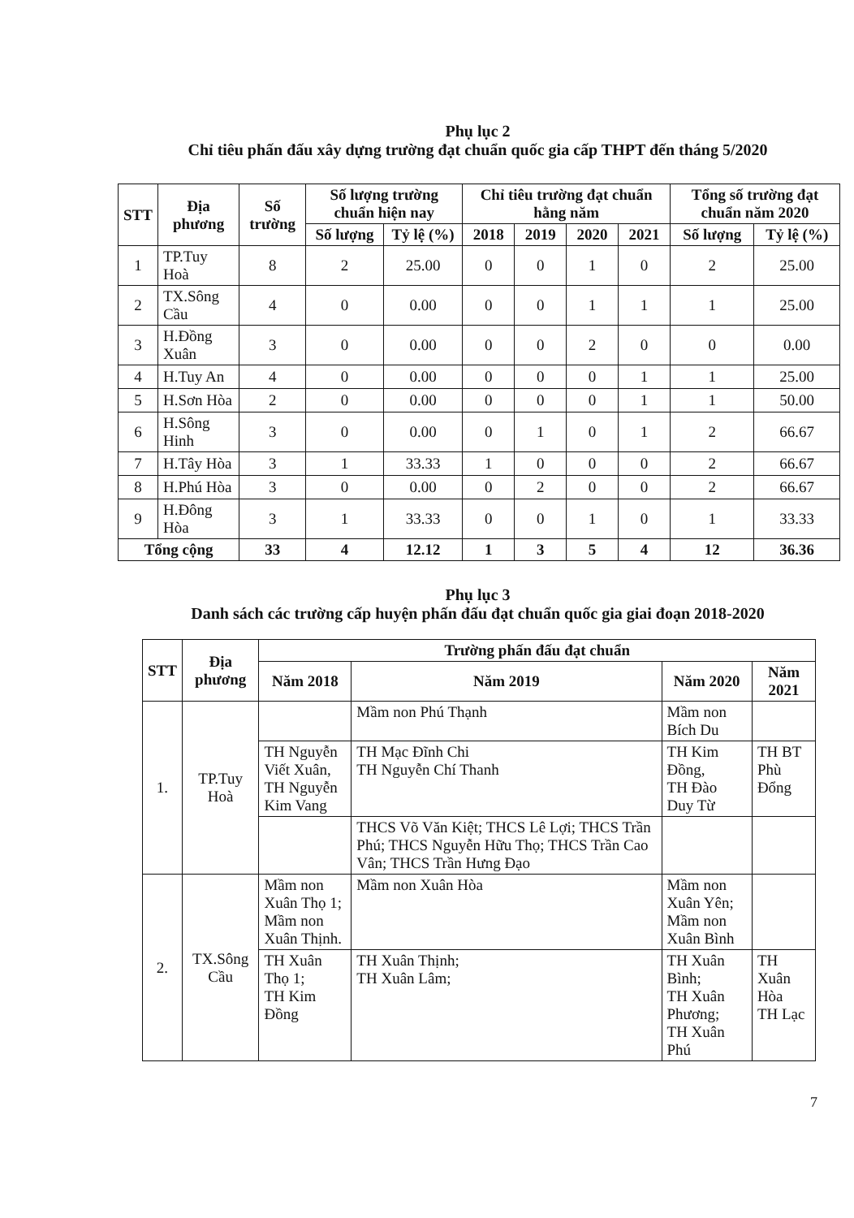Phụ lục 2
Chỉ tiêu phấn đấu xây dựng trường đạt chuẩn quốc gia cấp THPT đến tháng 5/2020
| STT | Địa phương | Số trường | Số lượng trường chuẩn hiện nay | | Chỉ tiêu trường đạt chuẩn hằng năm | | | | Tổng số trường đạt chuẩn năm 2020 | |
| --- | --- | --- | --- | --- | --- | --- | --- | --- | --- | --- |
| | | | Số lượng | Tỷ lệ (%) | 2018 | 2019 | 2020 | 2021 | Số lượng | Tỷ lệ (%) |
| 1 | TP.Tuy Hoà | 8 | 2 | 25.00 | 0 | 0 | 1 | 0 | 2 | 25.00 |
| 2 | TX.Sông Cầu | 4 | 0 | 0.00 | 0 | 0 | 1 | 1 | 1 | 25.00 |
| 3 | H.Đồng Xuân | 3 | 0 | 0.00 | 0 | 0 | 2 | 0 | 0 | 0.00 |
| 4 | H.Tuy An | 4 | 0 | 0.00 | 0 | 0 | 0 | 1 | 1 | 25.00 |
| 5 | H.Sơn Hòa | 2 | 0 | 0.00 | 0 | 0 | 0 | 1 | 1 | 50.00 |
| 6 | H.Sông Hinh | 3 | 0 | 0.00 | 0 | 1 | 0 | 1 | 2 | 66.67 |
| 7 | H.Tây Hòa | 3 | 1 | 33.33 | 1 | 0 | 0 | 0 | 2 | 66.67 |
| 8 | H.Phú Hòa | 3 | 0 | 0.00 | 0 | 2 | 0 | 0 | 2 | 66.67 |
| 9 | H.Đông Hòa | 3 | 1 | 33.33 | 0 | 0 | 1 | 0 | 1 | 33.33 |
| Tổng cộng | | 33 | 4 | 12.12 | 1 | 3 | 5 | 4 | 12 | 36.36 |
Phụ lục 3
Danh sách các trường cấp huyện phấn đấu đạt chuẩn quốc gia giai đoạn 2018-2020
| STT | Địa phương | Trường phấn đấu đạt chuẩn | | | |
| --- | --- | --- | --- | --- | --- |
| | | Năm 2018 | Năm 2019 | Năm 2020 | Năm 2021 |
| 1. | TP.Tuy Hoà | | Mầm non Phú Thạnh | Mầm non Bích Du | |
| | | TH Nguyễn Viết Xuân, TH Nguyễn Kim Vang | TH Mạc Đĩnh Chi TH Nguyễn Chí Thanh | TH Kim Đồng, TH Đào Duy Từ | TH BT Phù Đổng |
| | | | THCS Võ Văn Kiệt; THCS Lê Lợi; THCS Trần Phú; THCS Nguyễn Hữu Thọ; THCS Trần Cao Vân; THCS Trần Hưng Đạo | | |
| 2. | TX.Sông Cầu | Mầm non Xuân Thọ 1; Mầm non Xuân Thịnh. | Mầm non Xuân Hòa | Mầm non Xuân Yên; Mầm non Xuân Bình | |
| | | TH Xuân Thọ 1; TH Kim Đồng | TH Xuân Thịnh; TH Xuân Lâm; | TH Xuân Bình; TH Xuân Phương; TH Xuân Phú | TH Xuân Hòa TH Lạc |
7